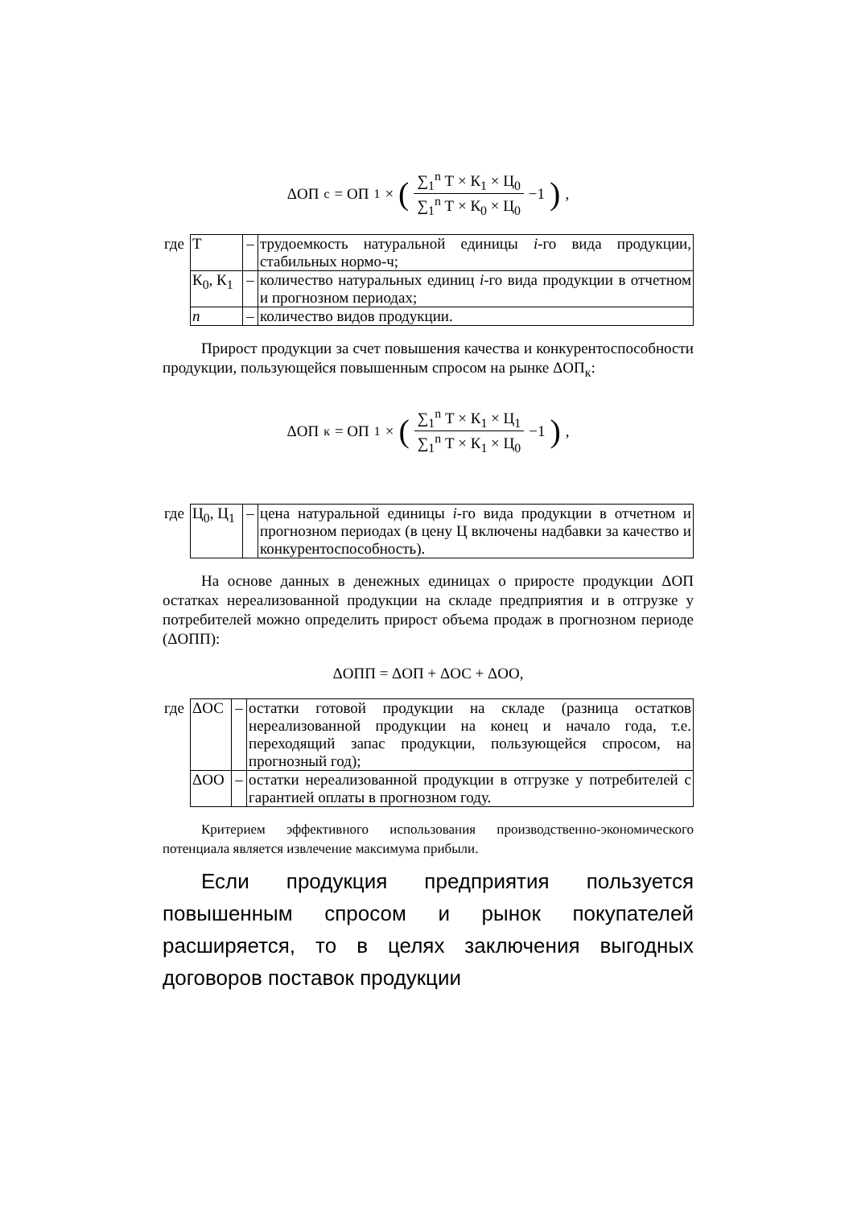ΔОП<sub>с</sub> = ОП<sub>1</sub> × (∑<sub>1</sub><sup>n</sup> Т × К<sub>1</sub> × Ц<sub>0</sub> ∑<sub>1</sub><sup>n</sup> Т × К<sub>0</sub> × Ц<sub>0</sub> −1),
| где | Т | – | трудоемкость натуральной единицы i -го вида продукции, стабильных нормо-ч; |
| | К<sub>0</sub>, К<sub>1</sub> | – | количество натуральных единиц i -го вида продукции в отчетном и прогнозном периодах; |
| | n | – | количество видов продукции. |
Прирост продукции за счет повышения качества и конкурентоспособности продукции, пользующейся повышенным спросом на рынке ΔОП<sub>к</sub>:
ΔОП<sub>к</sub> = ОП<sub>1</sub> × (∑<sub>1</sub><sup>n</sup> Т × К<sub>1</sub> × Ц<sub>1</sub> ∑<sub>1</sub><sup>n</sup> Т × К<sub>1</sub> × Ц<sub>0</sub> −1),
| где | Ц<sub>0</sub>, Ц<sub>1</sub> | – | цена натуральной единицы i -го вида продукции в отчетном и прогнозном периодах (в цену Ц включены надбавки за качество и конкурентоспособность). |
На основе данных в денежных единицах о приросте продукции ΔОП остатках нереализованной продукции на складе предприятия и в отгрузке у потребителей можно определить прирост объема продаж в прогнозном периоде (ΔОПП):
ΔОПП = ΔОП + ΔОС + ΔОО,
| где | ΔОС | – | остатки готовой продукции на складе (разница остатков нереализованной продукции на конец и начало года, т.е. переходящий запас продукции, пользующейся спросом, на прогнозный год); |
| | ΔОО | – | остатки нереализованной продукции в отгрузке у потребителей с гарантией оплаты в прогнозном году. |
Критерием эффективного использования производственно-экономического потенциала является извлечение максимума прибыли.
Если продукция предприятия пользуется повышенным спросом и рынок покупателей расширяется, то в целях заключения выгодных договоров поставок продукции